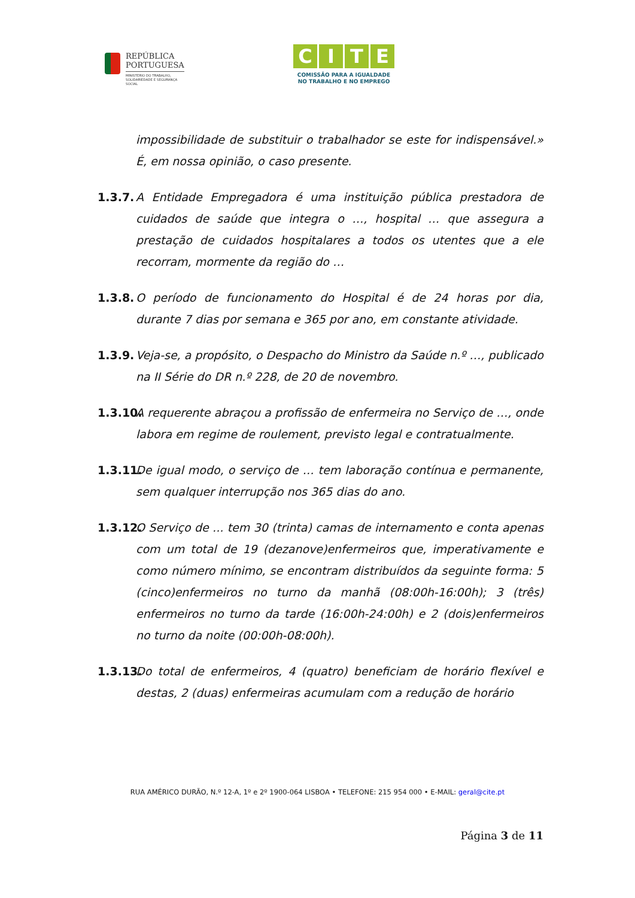REPÚBLICA
PORTUGUESA
MINISTÉRIO DO TRABALHO,
SOLIDARIEDADE E SEGURANÇA
SOCIAL
CITE
COMISSÃO PARA A IGUALDADE
NO TRABALHO E NO EMPREGO
impossibilidade de substituir o trabalhador se este for indispensável.» É, em nossa opinião, o caso presente.
1.3.7.
A Entidade Empregadora é uma instituição pública prestadora de cuidados de saúde que integra o …, hospital … que assegura a prestação de cuidados hospitalares a todos os utentes que a ele recorram, mormente da região do …
1.3.8.
O período de funcionamento do Hospital é de 24 horas por dia, durante 7 dias por semana e 365 por ano, em constante atividade.
1.3.9.
Veja-se, a propósito, o Despacho do Ministro da Saúde n.º …, publicado na II Série do DR n.º 228, de 20 de novembro.
1.3.10.
A requerente abraçou a profissão de enfermeira no Serviço de …, onde labora em regime de roulement, previsto legal e contratualmente.
1.3.11.
De igual modo, o serviço de … tem laboração contínua e permanente, sem qualquer interrupção nos 365 dias do ano.
1.3.12.
O Serviço de ... tem 30 (trinta) camas de internamento e conta apenas com um total de 19 (dezanove)enfermeiros que, imperativamente e como número mínimo, se encontram distribuídos da seguinte forma: 5 (cinco)enfermeiros no turno da manhã (08:00h-16:00h); 3 (três) enfermeiros no turno da tarde (16:00h-24:00h) e 2 (dois)enfermeiros no turno da noite (00:00h-08:00h).
1.3.13.
Do total de enfermeiros, 4 (quatro) beneficiam de horário flexível e destas, 2 (duas) enfermeiras acumulam com a redução de horário
RUA AMÉRICO DURÃO, N.º 12-A, 1º e 2º 1900-064 LISBOA • TELEFONE: 215 954 000 • E-MAIL: geral@cite.pt
Página 3 de 11